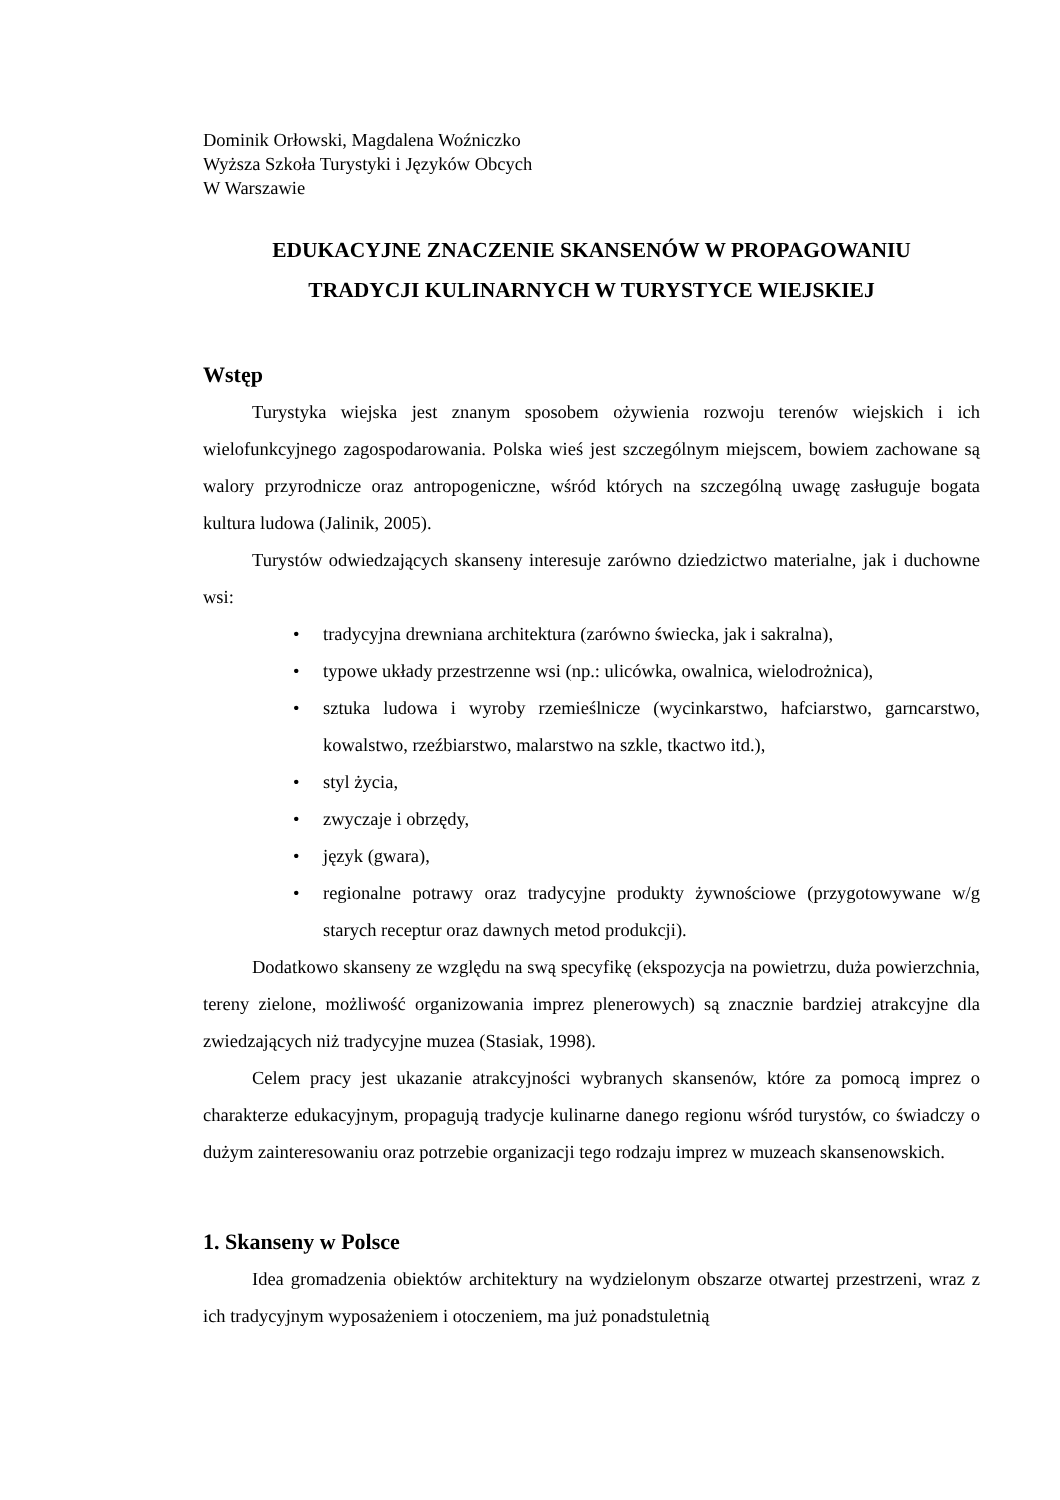Dominik Orłowski, Magdalena Woźniczko
Wyższa Szkoła Turystyki i Języków Obcych
W Warszawie
EDUKACYJNE ZNACZENIE SKANSENÓW W PROPAGOWANIU
TRADYCJI KULINARNYCH W TURYSTYCE WIEJSKIEJ
Wstęp
Turystyka wiejska jest znanym sposobem ożywienia rozwoju terenów wiejskich i ich wielofunkcyjnego zagospodarowania. Polska wieś jest szczególnym miejscem, bowiem zachowane są walory przyrodnicze oraz antropogeniczne, wśród których na szczególną uwagę zasługuje bogata kultura ludowa (Jalinik, 2005).
Turystów odwiedzających skanseny interesuje zarówno dziedzictwo materialne, jak i duchowne wsi:
• tradycyjna drewniana architektura (zarówno świecka, jak i sakralna),
• typowe układy przestrzenne wsi (np.: ulicówka, owalnica, wielodrożnica),
• sztuka ludowa i wyroby rzemieślnicze (wycinkarstwo, hafciarstwo, garncarstwo, kowalstwo, rzeźbiarstwo, malarstwo na szkle, tkactwo itd.),
• styl życia,
• zwyczaje i obrzędy,
• język (gwara),
• regionalne potrawy oraz tradycyjne produkty żywnościowe (przygotowywane w/g starych receptur oraz dawnych metod produkcji).
Dodatkowo skanseny ze względu na swą specyfikę (ekspozycja na powietrzu, duża powierzchnia, tereny zielone, możliwość organizowania imprez plenerowych) są znacznie bardziej atrakcyjne dla zwiedzających niż tradycyjne muzea (Stasiak, 1998).
Celem pracy jest ukazanie atrakcyjności wybranych skansenów, które za pomocą imprez o charakterze edukacyjnym, propagują tradycje kulinarne danego regionu wśród turystów, co świadczy o dużym zainteresowaniu oraz potrzebie organizacji tego rodzaju imprez w muzeach skansenowskich.
1. Skanseny w Polsce
Idea gromadzenia obiektów architektury na wydzielonym obszarze otwartej przestrzeni, wraz z ich tradycyjnym wyposażeniem i otoczeniem, ma już ponadstuletnią